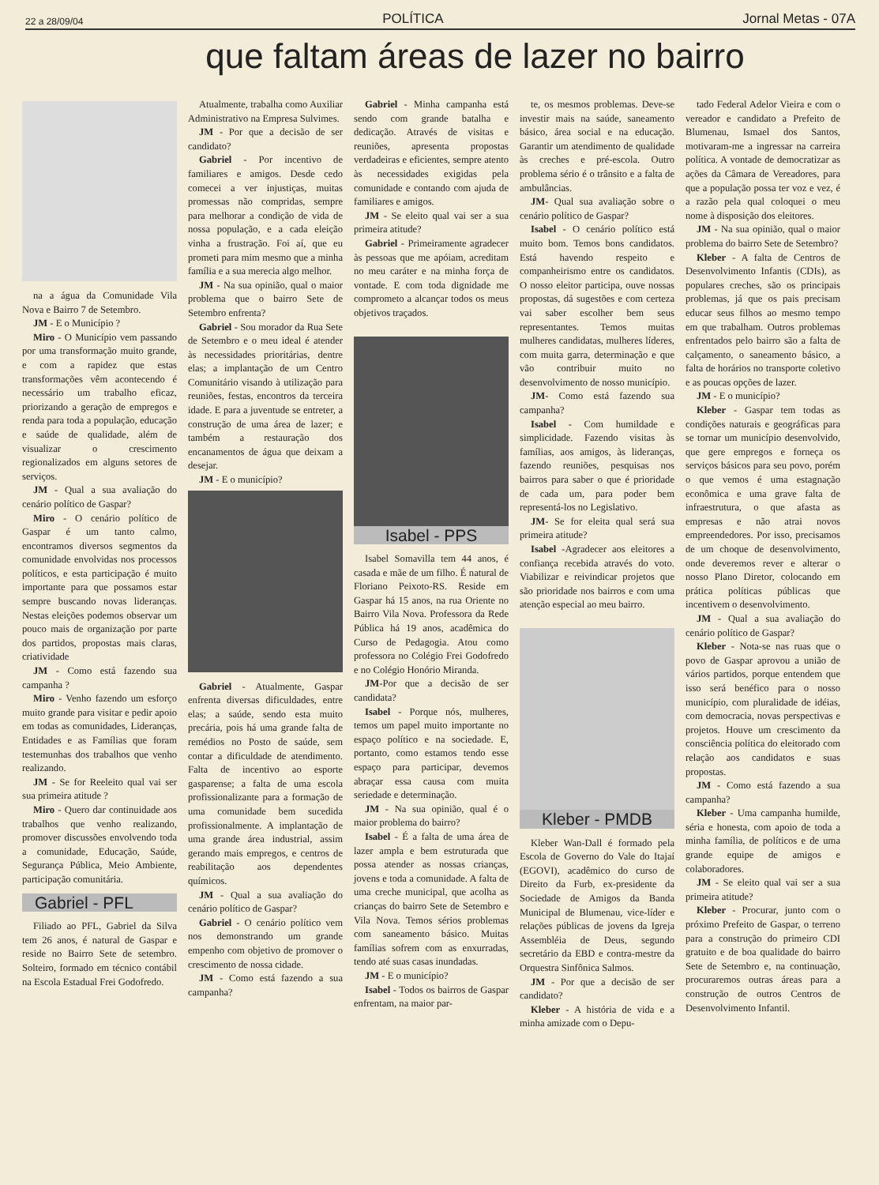22 a 28/09/04 POLÍTICA Jornal Metas - 07A
que faltam áreas de lazer no bairro
na a água da Comunidade Vila Nova e Bairro 7 de Setembro.
JM - E o Município ?
Miro - O Município vem passando por uma transformação muito grande, e com a rapidez que estas transformações vêm acontecendo é necessário um trabalho eficaz, priorizando a geração de empregos e renda para toda a população, educação e saúde de qualidade, além de visualizar o crescimento regionalizados em alguns setores de serviços.
JM - Qual a sua avaliação do cenário político de Gaspar?
Miro - O cenário político de Gaspar é um tanto calmo, encontramos diversos segmentos da comunidade envolvidas nos processos políticos, e esta participação é muito importante para que possamos estar sempre buscando novas lideranças. Nestas eleições podemos observar um pouco mais de organização por parte dos partidos, propostas mais claras, criatividade
JM - Como está fazendo sua campanha ?
Miro - Venho fazendo um esforço muito grande para visitar e pedir apoio em todas as comunidades, Lideranças, Entidades e as Famílias que foram testemunhas dos trabalhos que venho realizando.
JM - Se for Reeleito qual vai ser sua primeira atitude ?
Miro - Quero dar continuidade aos trabalhos que venho realizando, promover discussões envolvendo toda a comunidade, Educação, Saúde, Segurança Pública, Meio Ambiente, participação comunitária.
Gabriel - PFL
Filiado ao PFL, Gabriel da Silva tem 26 anos, é natural de Gaspar e reside no Bairro Sete de setembro. Solteiro, formado em técnico contábil na Escola Estadual Frei Godofredo.
Atualmente, trabalha como Auxiliar Administrativo na Empresa Sulvimes.
JM - Por que a decisão de ser candidato?
Gabriel - Por incentivo de familiares e amigos. Desde cedo comecei a ver injustiças, muitas promessas não compridas, sempre para melhorar a condição de vida de nossa população, e a cada eleição vinha a frustração. Foi aí, que eu prometi para mim mesmo que a minha família e a sua merecia algo melhor.
JM - Na sua opinião, qual o maior problema que o bairro Sete de Setembro enfrenta?
Gabriel - Sou morador da Rua Sete de Setembro e o meu ideal é atender às necessidades prioritárias, dentre elas; a implantação de um Centro Comunitário visando à utilização para reuniões, festas, encontros da terceira idade. E para a juventude se entreter, a construção de uma área de lazer; e também a restauração dos encanamentos de água que deixam a desejar.
JM - E o município?
Gabriel - Atualmente, Gaspar enfrenta diversas dificuldades, entre elas; a saúde, sendo esta muito precária, pois há uma grande falta de remédios no Posto de saúde, sem contar a dificuldade de atendimento. Falta de incentivo ao esporte gasparense; a falta de uma escola profissionalizante para a formação de uma comunidade bem sucedida profissionalmente. A implantação de uma grande área industrial, assim gerando mais empregos, e centros de reabilitação aos dependentes químicos.
JM - Qual a sua avaliação do cenário político de Gaspar?
Gabriel - O cenário político vem nos demonstrando um grande empenho com objetivo de promover o crescimento de nossa cidade.
JM - Como está fazendo a sua campanha?
Gabriel - Minha campanha está sendo com grande batalha e dedicação. Através de visitas e reuniões, apresenta propostas verdadeiras e eficientes, sempre atento às necessidades exigidas pela comunidade e contando com ajuda de familiares e amigos.
JM - Se eleito qual vai ser a sua primeira atitude?
Gabriel - Primeiramente agradecer às pessoas que me apóiam, acreditam no meu caráter e na minha força de vontade. E com toda dignidade me comprometo a alcançar todos os meus objetivos traçados.
Isabel - PPS
Isabel Somavilla tem 44 anos, é casada e mãe de um filho. É natural de Floriano Peixoto-RS. Reside em Gaspar há 15 anos, na rua Oriente no Bairro Vila Nova. Professora da Rede Pública há 19 anos, acadêmica do Curso de Pedagogia. Atou como professora no Colégio Frei Godofredo e no Colégio Honório Miranda.
JM-Por que a decisão de ser candidata?
Isabel - Porque nós, mulheres, temos um papel muito importante no espaço político e na sociedade. E, portanto, como estamos tendo esse espaço para participar, devemos abraçar essa causa com muita seriedade e determinação.
JM - Na sua opinião, qual é o maior problema do bairro?
Isabel - É a falta de uma área de lazer ampla e bem estruturada que possa atender as nossas crianças, jovens e toda a comunidade. A falta de uma creche municipal, que acolha as crianças do bairro Sete de Setembro e Vila Nova. Temos sérios problemas com saneamento básico. Muitas famílias sofrem com as enxurradas, tendo até suas casas inundadas.
JM - E o município?
Isabel - Todos os bairros de Gaspar enfrentam, na maior par-
te, os mesmos problemas. Deve-se investir mais na saúde, saneamento básico, área social e na educação. Garantir um atendimento de qualidade às creches e pré-escola. Outro problema sério é o trânsito e a falta de ambulâncias.
JM- Qual sua avaliação sobre o cenário político de Gaspar?
Isabel - O cenário político está muito bom. Temos bons candidatos. Está havendo respeito e companheirismo entre os candidatos. O nosso eleitor participa, ouve nossas propostas, dá sugestões e com certeza vai saber escolher bem seus representantes. Temos muitas mulheres candidatas, mulheres líderes, com muita garra, determinação e que vão contribuir muito no desenvolvimento de nosso município.
JM- Como está fazendo sua campanha?
Isabel - Com humildade e simplicidade. Fazendo visitas às famílias, aos amigos, às lideranças, fazendo reuniões, pesquisas nos bairros para saber o que é prioridade de cada um, para poder bem representá-los no Legislativo.
JM- Se for eleita qual será sua primeira atitude?
Isabel -Agradecer aos eleitores a confiança recebida através do voto. Viabilizar e reivindicar projetos que são prioridade nos bairros e com uma atenção especial ao meu bairro.
Kleber - PMDB
Kleber Wan-Dall é formado pela Escola de Governo do Vale do Itajaí (EGOVI), acadêmico do curso de Direito da Furb, ex-presidente da Sociedade de Amigos da Banda Municipal de Blumenau, vice-líder e relações públicas de jovens da Igreja Assembléia de Deus, segundo secretário da EBD e contra-mestre da Orquestra Sinfônica Salmos.
JM - Por que a decisão de ser candidato?
Kleber - A história de vida e a minha amizade com o Depu-
tado Federal Adelor Vieira e com o vereador e candidato a Prefeito de Blumenau, Ismael dos Santos, motivaram-me a ingressar na carreira política. A vontade de democratizar as ações da Câmara de Vereadores, para que a população possa ter voz e vez, é a razão pela qual coloquei o meu nome à disposição dos eleitores.
JM - Na sua opinião, qual o maior problema do bairro Sete de Setembro?
Kleber - A falta de Centros de Desenvolvimento Infantis (CDIs), as populares creches, são os principais problemas, já que os pais precisam educar seus filhos ao mesmo tempo em que trabalham. Outros problemas enfrentados pelo bairro são a falta de calçamento, o saneamento básico, a falta de horários no transporte coletivo e as poucas opções de lazer.
JM - E o município?
Kleber - Gaspar tem todas as condições naturais e geográficas para se tornar um município desenvolvido, que gere empregos e forneça os serviços básicos para seu povo, porém o que vemos é uma estagnação econômica e uma grave falta de infraestrutura, o que afasta as empresas e não atrai novos empreendedores. Por isso, precisamos de um choque de desenvolvimento, onde deveremos rever e alterar o nosso Plano Diretor, colocando em prática políticas públicas que incentivem o desenvolvimento.
JM - Qual a sua avaliação do cenário político de Gaspar?
Kleber - Nota-se nas ruas que o povo de Gaspar aprovou a união de vários partidos, porque entendem que isso será benéfico para o nosso município, com pluralidade de idéias, com democracia, novas perspectivas e projetos. Houve um crescimento da consciência política do eleitorado com relação aos candidatos e suas propostas.
JM - Como está fazendo a sua campanha?
Kleber - Uma campanha humilde, séria e honesta, com apoio de toda a minha família, de políticos e de uma grande equipe de amigos e colaboradores.
JM - Se eleito qual vai ser a sua primeira atitude?
Kleber - Procurar, junto com o próximo Prefeito de Gaspar, o terreno para a construção do primeiro CDI gratuito e de boa qualidade do bairro Sete de Setembro e, na continuação, procuraremos outras áreas para a construção de outros Centros de Desenvolvimento Infantil.